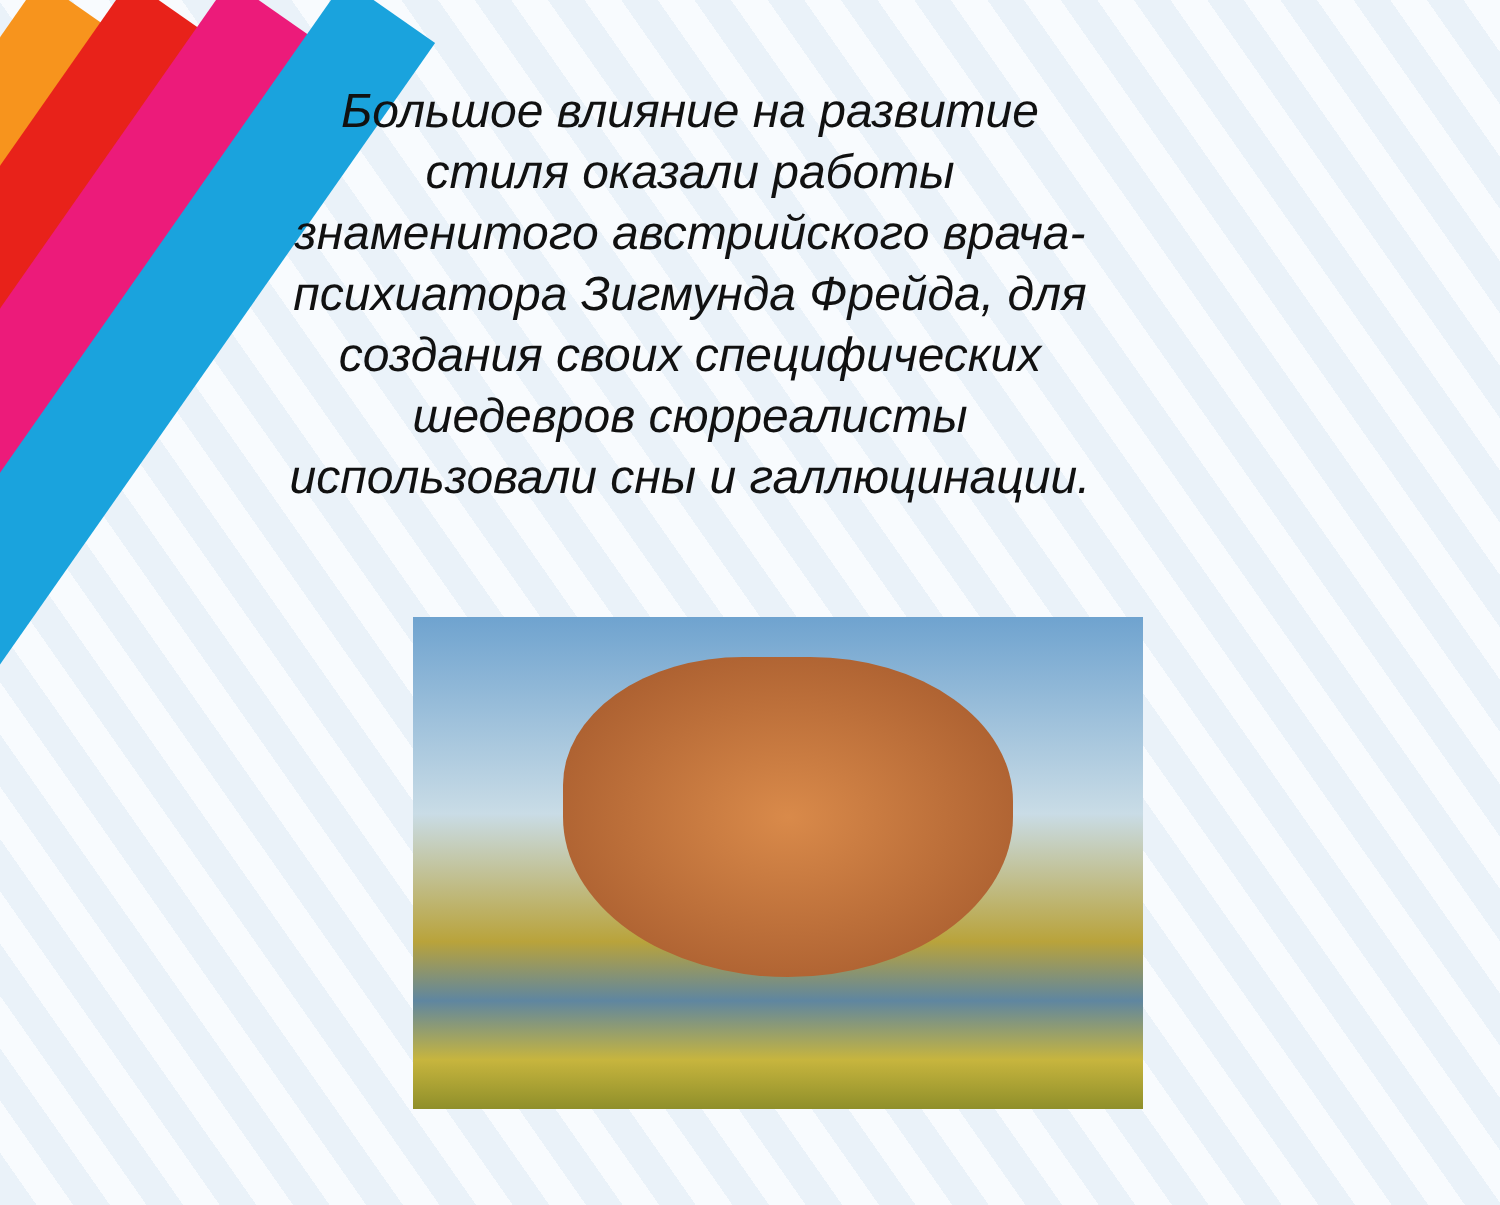Большое влияние на развитие стиля оказали работы знаменитого австрийского врача-психиатора Зигмунда Фрейда, для создания своих специфических шедевров сюрреалисты использовали сны и галлюцинации.